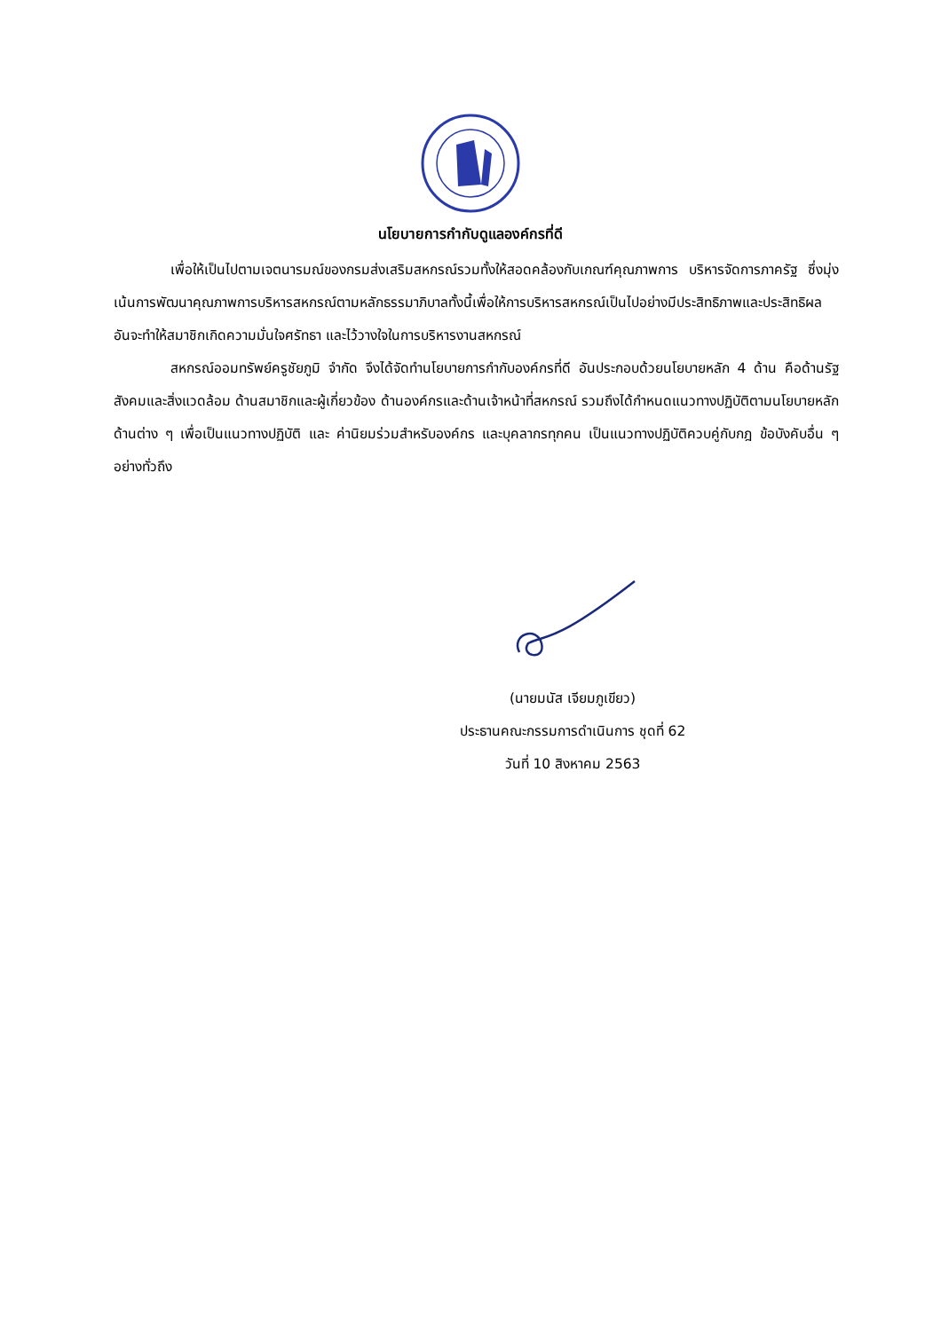นโยบายการกำกับดูแลองค์กรที่ดี
เพื่อให้เป็นไปตามเจตนารมณ์ของกรมส่งเสริมสหกรณ์รวมทั้งให้สอดคล้องกับเกณฑ์คุณภาพการ บริหารจัดการภาครัฐ ซึ่งมุ่งเน้นการพัฒนาคุณภาพการบริหารสหกรณ์ตามหลักธรรมาภิบาลทั้งนี้เพื่อให้การบริหารสหกรณ์เป็นไปอย่างมีประสิทธิภาพและประสิทธิผล อันจะทำให้สมาชิกเกิดความมั่นใจศรัทธา และไว้วางใจในการบริหารงานสหกรณ์
สหกรณ์ออมทรัพย์ครูชัยภูมิ จำกัด จึงได้จัดทำนโยบายการกำกับองค์กรที่ดี อันประกอบด้วยนโยบายหลัก 4 ด้าน คือด้านรัฐ สังคมและสิ่งแวดล้อม ด้านสมาชิกและผู้เกี่ยวข้อง ด้านองค์กรและด้านเจ้าหน้าที่สหกรณ์ รวมถึงได้กำหนดแนวทางปฏิบัติตามนโยบายหลักด้านต่าง ๆ เพื่อเป็นแนวทางปฏิบัติ และ ค่านิยมร่วมสำหรับองค์กร และบุคลากรทุกคน เป็นแนวทางปฏิบัติควบคู่กับกฎ ข้อบังคับอื่น ๆ อย่างทั่วถึง
(นายมนัส เจียมภูเขียว)
ประธานคณะกรรมการดำเนินการ ชุดที่ 62
วันที่ 10 สิงหาคม 2563